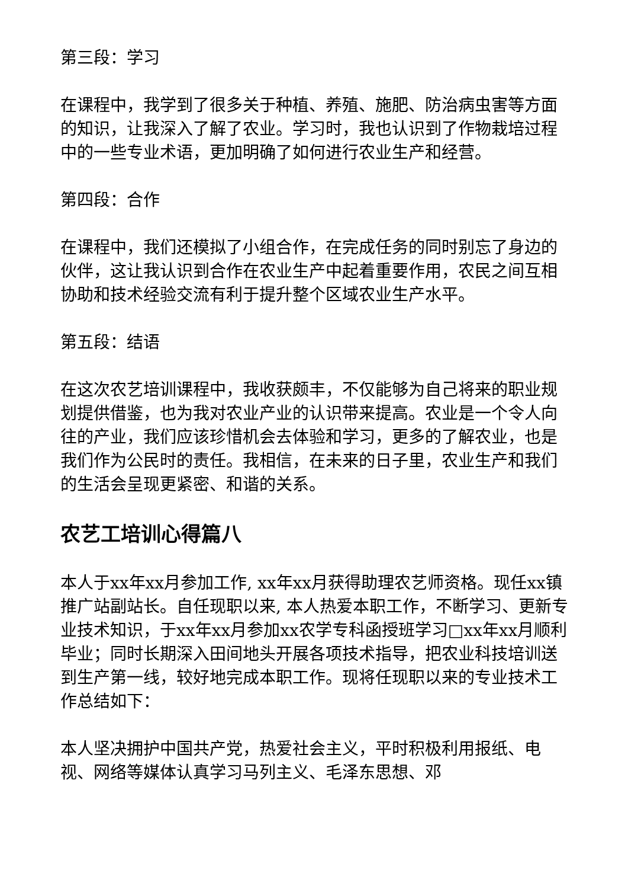第三段：学习
在课程中，我学到了很多关于种植、养殖、施肥、防治病虫害等方面的知识，让我深入了解了农业。学习时，我也认识到了作物栽培过程中的一些专业术语，更加明确了如何进行农业生产和经营。
第四段：合作
在课程中，我们还模拟了小组合作，在完成任务的同时别忘了身边的伙伴，这让我认识到合作在农业生产中起着重要作用，农民之间互相协助和技术经验交流有利于提升整个区域农业生产水平。
第五段：结语
在这次农艺培训课程中，我收获颇丰，不仅能够为自己将来的职业规划提供借鉴，也为我对农业产业的认识带来提高。农业是一个令人向往的产业，我们应该珍惜机会去体验和学习，更多的了解农业，也是我们作为公民时的责任。我相信，在未来的日子里，农业生产和我们的生活会呈现更紧密、和谐的关系。
农艺工培训心得篇八
本人于xx年xx月参加工作, xx年xx月获得助理农艺师资格。现任xx镇推广站副站长。自任现职以来, 本人热爱本职工作，不断学习、更新专业技术知识，于xx年xx月参加xx农学专科函授班学习□xx年xx月顺利毕业；同时长期深入田间地头开展各项技术指导，把农业科技培训送到生产第一线，较好地完成本职工作。现将任现职以来的专业技术工作总结如下：
本人坚决拥护中国共产党，热爱社会主义，平时积极利用报纸、电视、网络等媒体认真学习马列主义、毛泽东思想、邓